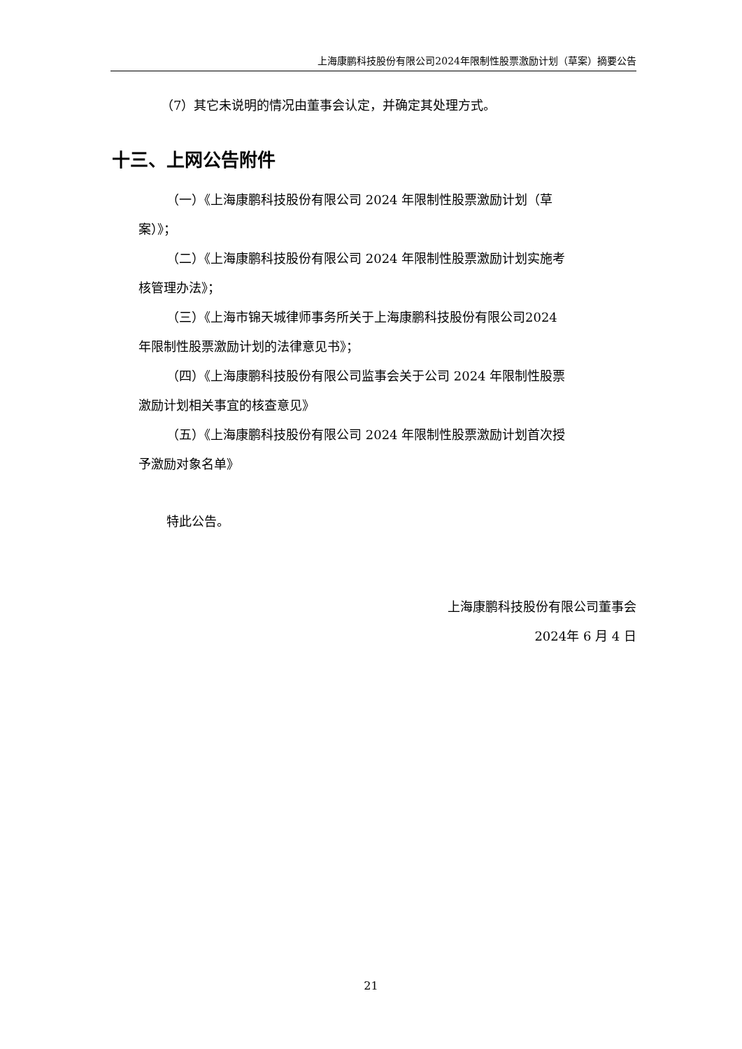上海康鹏科技股份有限公司2024年限制性股票激励计划（草案）摘要公告
（7）其它未说明的情况由董事会认定，并确定其处理方式。
十三、上网公告附件
（一）《上海康鹏科技股份有限公司 2024 年限制性股票激励计划（草案）》；
（二）《上海康鹏科技股份有限公司 2024 年限制性股票激励计划实施考核管理办法》；
（三）《上海市锦天城律师事务所关于上海康鹏科技股份有限公司2024 年限制性股票激励计划的法律意见书》；
（四）《上海康鹏科技股份有限公司监事会关于公司 2024 年限制性股票激励计划相关事宜的核查意见》
（五）《上海康鹏科技股份有限公司 2024 年限制性股票激励计划首次授予激励对象名单》
特此公告。
上海康鹏科技股份有限公司董事会
2024年 6 月 4 日
21